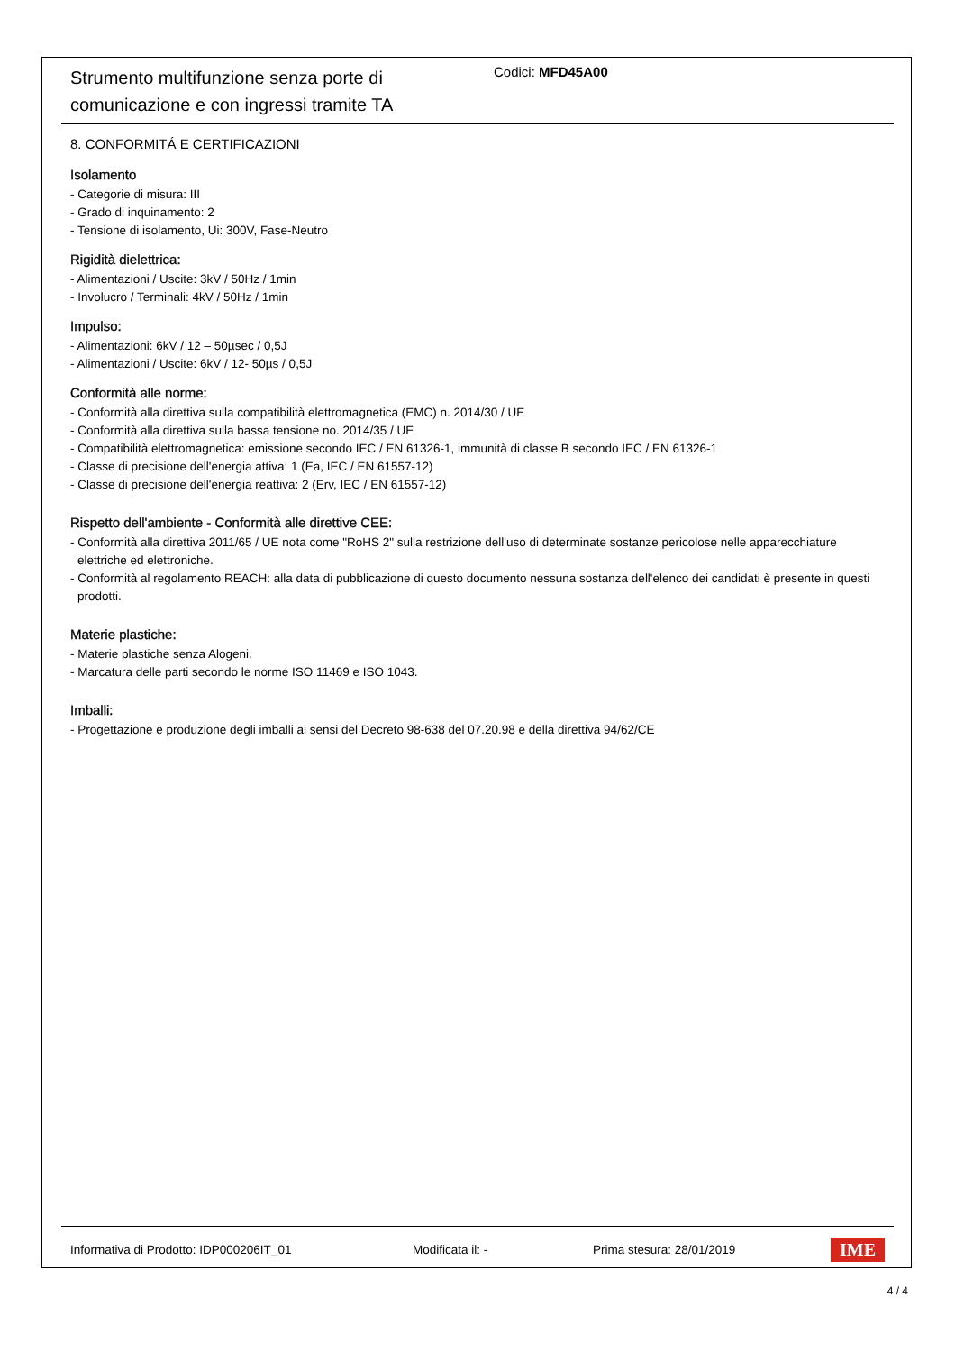Strumento multifunzione senza porte di comunicazione e con ingressi tramite TA
Codici: MFD45A00
8. CONFORMITÁ E CERTIFICAZIONI
Isolamento
- Categorie di misura: III
- Grado di inquinamento: 2
- Tensione di isolamento, Ui: 300V, Fase-Neutro
Rigidità dielettrica:
- Alimentazioni / Uscite: 3kV / 50Hz / 1min
- Involucro / Terminali: 4kV / 50Hz / 1min
Impulso:
- Alimentazioni: 6kV / 12 – 50µsec / 0,5J
- Alimentazioni / Uscite: 6kV / 12- 50µs / 0,5J
Conformità alle norme:
- Conformità alla direttiva sulla compatibilità elettromagnetica (EMC) n. 2014/30 / UE
- Conformità alla direttiva sulla bassa tensione no. 2014/35 / UE
- Compatibilità elettromagnetica: emissione secondo IEC / EN 61326-1, immunità di classe B secondo IEC / EN 61326-1
- Classe di precisione dell'energia attiva: 1 (Ea, IEC / EN 61557-12)
- Classe di precisione dell'energia reattiva: 2 (Erv, IEC / EN 61557-12)
Rispetto dell'ambiente - Conformità alle direttive CEE:
- Conformità alla direttiva 2011/65 / UE nota come "RoHS 2" sulla restrizione dell'uso di determinate sostanze pericolose nelle apparecchiature elettriche ed elettroniche.
- Conformità al regolamento REACH: alla data di pubblicazione di questo documento nessuna sostanza dell'elenco dei candidati è presente in questi prodotti.
Materie plastiche:
- Materie plastiche senza Alogeni.
- Marcatura delle parti secondo le norme ISO 11469 e ISO 1043.
Imballi:
- Progettazione e produzione degli imballi ai sensi del Decreto 98-638 del 07.20.98 e della direttiva 94/62/CE
Informativa di Prodotto: IDP000206IT_01 Modificata il: - Prima stesura: 28/01/2019 IME
4 / 4